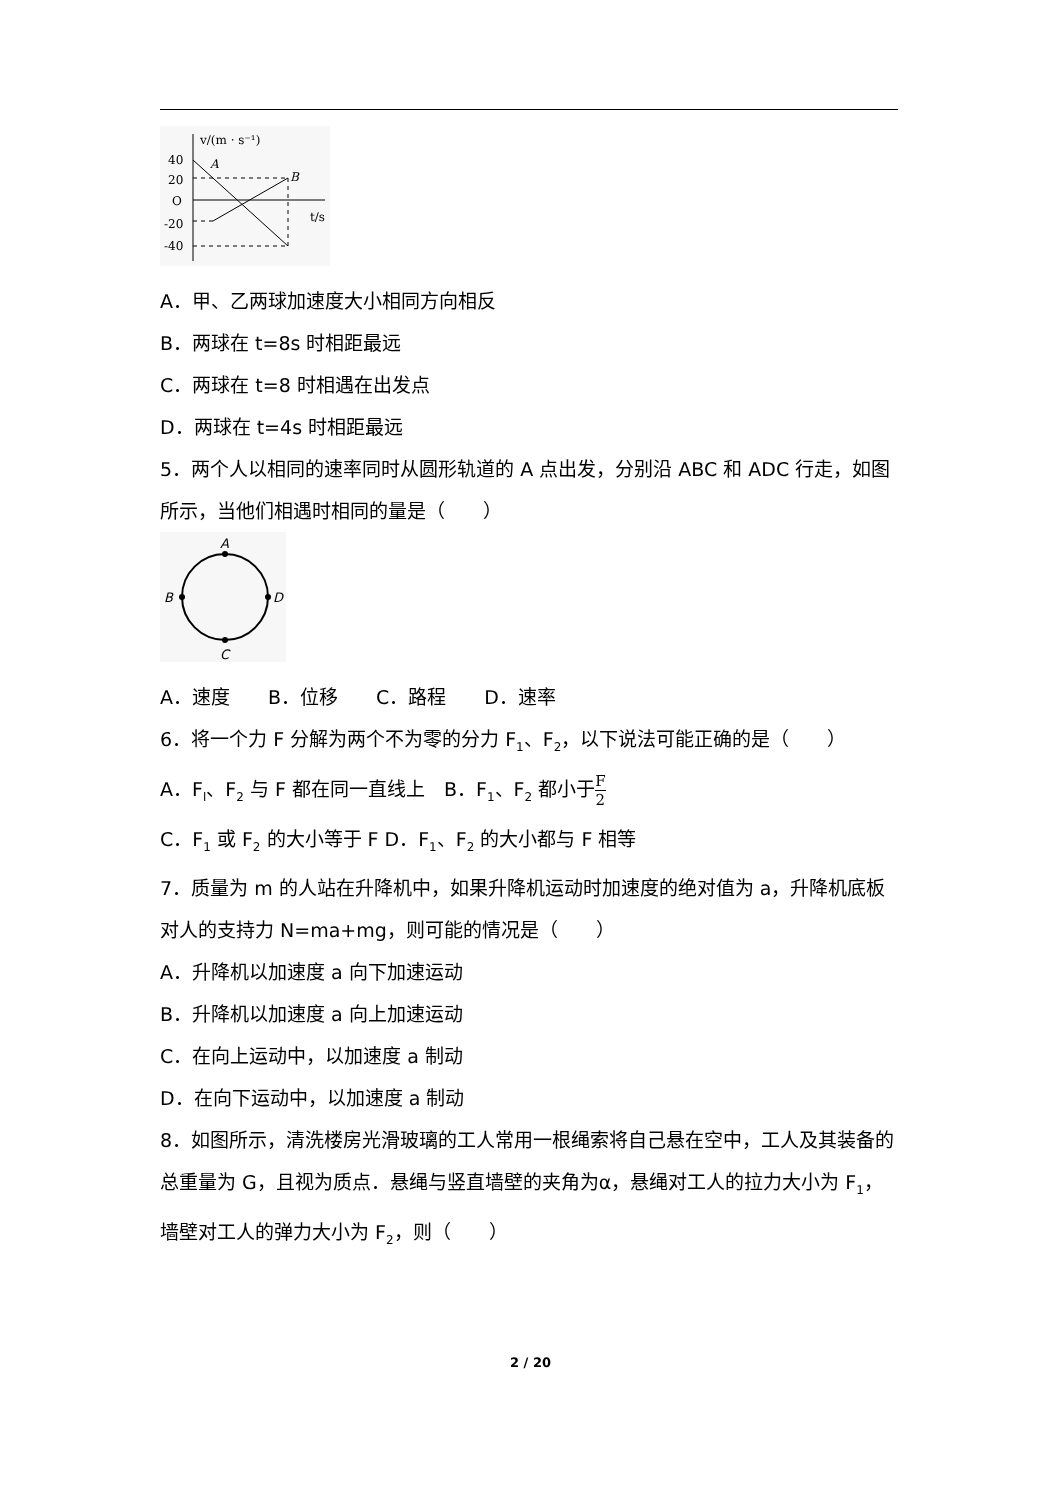v/(m · s⁻¹)
40
20
O
-20
-40
t/s
A
B
A．甲、乙两球加速度大小相同方向相反
B．两球在 t=8s 时相距最远
C．两球在 t=8 时相遇在出发点
D．两球在 t=4s 时相距最远
5．两个人以相同的速率同时从圆形轨道的 A 点出发，分别沿 ABC 和 ADC 行走，如图所示，当他们相遇时相同的量是（　　）
A
B
D
C
A．速度　　B．位移　　C．路程　　D．速率
6．将一个力 F 分解为两个不为零的分力 F<sub>1</sub>、F<sub>2</sub>，以下说法可能正确的是（　　）
A．F<sub>l</sub>、F<sub>2</sub> 与 F 都在同一直线上　B．F<sub>1</sub>、F<sub>2</sub> 都小于F 2
C．F<sub>1</sub> 或 F<sub>2</sub> 的大小等于 F D．F<sub>1</sub>、F<sub>2</sub> 的大小都与 F 相等
7．质量为 m 的人站在升降机中，如果升降机运动时加速度的绝对值为 a，升降机底板对人的支持力 N=ma+mg，则可能的情况是（　　）
A．升降机以加速度 a 向下加速运动
B．升降机以加速度 a 向上加速运动
C．在向上运动中，以加速度 a 制动
D．在向下运动中，以加速度 a 制动
8．如图所示，清洗楼房光滑玻璃的工人常用一根绳索将自己悬在空中，工人及其装备的总重量为 G，且视为质点．悬绳与竖直墙壁的夹角为α，悬绳对工人的拉力大小为 F<sub>1</sub>，墙壁对工人的弹力大小为 F<sub>2</sub>，则（　　）
2 / 20